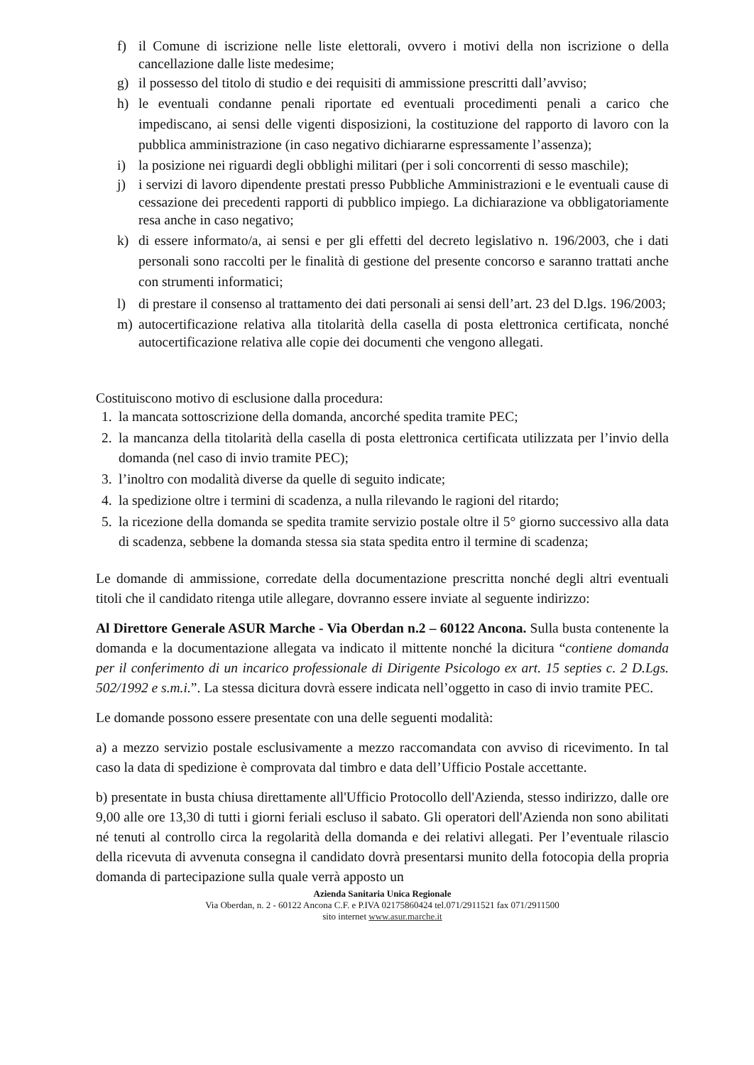f) il Comune di iscrizione nelle liste elettorali, ovvero i motivi della non iscrizione o della cancellazione dalle liste medesime;
g) il possesso del titolo di studio e dei requisiti di ammissione prescritti dall’avviso;
h) le eventuali condanne penali riportate ed eventuali procedimenti penali a carico che impediscano, ai sensi delle vigenti disposizioni, la costituzione del rapporto di lavoro con la pubblica amministrazione (in caso negativo dichiararne espressamente l’assenza);
i) la posizione nei riguardi degli obblighi militari (per i soli concorrenti di sesso maschile);
j) i servizi di lavoro dipendente prestati presso Pubbliche Amministrazioni e le eventuali cause di cessazione dei precedenti rapporti di pubblico impiego. La dichiarazione va obbligatoriamente resa anche in caso negativo;
k) di essere informato/a, ai sensi e per gli effetti del decreto legislativo n. 196/2003, che i dati personali sono raccolti per le finalità di gestione del presente concorso e saranno trattati anche con strumenti informatici;
l) di prestare il consenso al trattamento dei dati personali ai sensi dell’art. 23 del D.lgs. 196/2003;
m) autocertificazione relativa alla titolarità della casella di posta elettronica certificata, nonché autocertificazione relativa alle copie dei documenti che vengono allegati.
Costituiscono motivo di esclusione dalla procedura:
1. la mancata sottoscrizione della domanda, ancorché spedita tramite PEC;
2. la mancanza della titolarità della casella di posta elettronica certificata utilizzata per l’invio della domanda (nel caso di invio tramite PEC);
3. l’inoltro con modalità diverse da quelle di seguito indicate;
4. la spedizione oltre i termini di scadenza, a nulla rilevando le ragioni del ritardo;
5. la ricezione della domanda se spedita tramite servizio postale oltre il 5° giorno successivo alla data di scadenza, sebbene la domanda stessa sia stata spedita entro il termine di scadenza;
Le domande di ammissione, corredate della documentazione prescritta nonché degli altri eventuali titoli che il candidato ritenga utile allegare, dovranno essere inviate al seguente indirizzo:
Al Direttore Generale ASUR Marche - Via Oberdan n.2 – 60122 Ancona. Sulla busta contenente la domanda e la documentazione allegata va indicato il mittente nonché la dicitura “contiene domanda per il conferimento di un incarico professionale di Dirigente Psicologo ex art. 15 septies c. 2 D.Lgs. 502/1992 e s.m.i.”. La stessa dicitura dovrà essere indicata nell’oggetto in caso di invio tramite PEC.
Le domande possono essere presentate con una delle seguenti modalità:
a) a mezzo servizio postale esclusivamente a mezzo raccomandata con avviso di ricevimento. In tal caso la data di spedizione è comprovata dal timbro e data dell’Ufficio Postale accettante.
b) presentate in busta chiusa direttamente all'Ufficio Protocollo dell'Azienda, stesso indirizzo, dalle ore 9,00 alle ore 13,30 di tutti i giorni feriali escluso il sabato. Gli operatori dell'Azienda non sono abilitati né tenuti al controllo circa la regolarità della domanda e dei relativi allegati. Per l’eventuale rilascio della ricevuta di avvenuta consegna il candidato dovrà presentarsi munito della fotocopia della propria domanda di partecipazione sulla quale verrà apposto un
Azienda Sanitaria Unica Regionale
Via Oberdan, n. 2 - 60122 Ancona C.F. e P.IVA 02175860424 tel.071/2911521 fax 071/2911500
sito internet www.asur.marche.it